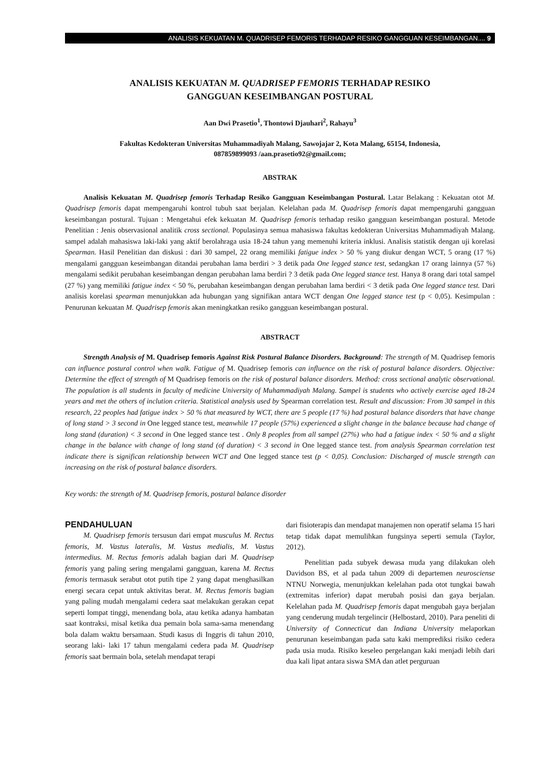ANALISIS KEKUATAN M. QUADRISEP FEMORIS TERHADAP RESIKO GANGGUAN KESEIMBANGAN.... 9
ANALISIS KEKUATAN M. QUADRISEP FEMORIS TERHADAP RESIKO
GANGGUAN KESEIMBANGAN POSTURAL
Aan Dwi Prasetio<sup>1</sup>, Thontowi Djauhari<sup>2</sup>, Rahayu<sup>3</sup>
Fakultas Kedokteran Universitas Muhammadiyah Malang, Sawojajar 2, Kota Malang, 65154, Indonesia,
087859899093 /aan.prasetio92@gmail.com;
ABSTRAK
Analisis Kekuatan M. Quadrisep femoris Terhadap Resiko Gangguan Keseimbangan Postural. Latar Belakang : Kekuatan otot M. Quadrisep femoris dapat mempengaruhi kontrol tubuh saat berjalan. Kelelahan pada M. Quadrisep femoris dapat mempengaruhi gangguan keseimbangan postural. Tujuan : Mengetahui efek kekuatan M. Quadrisep femoris terhadap resiko gangguan keseimbangan postural. Metode Penelitian : Jenis observasional analitik cross sectional. Populasinya semua mahasiswa fakultas kedokteran Universitas Muhammadiyah Malang. sampel adalah mahasiswa laki-laki yang aktif berolahraga usia 18-24 tahun yang memenuhi kriteria inklusi. Analisis statistik dengan uji korelasi Spearman. Hasil Penelitian dan diskusi : dari 30 sampel, 22 orang memiliki fatigue index > 50 % yang diukur dengan WCT, 5 orang (17 %) mengalami gangguan keseimbangan ditandai perubahan lama berdiri > 3 detik pada One legged stance test, sedangkan 17 orang lainnya (57 %) mengalami sedikit perubahan keseimbangan dengan perubahan lama berdiri ? 3 detik pada One legged stance test. Hanya 8 orang dari total sampel (27 %) yang memiliki fatigue index < 50 %, perubahan keseimbangan dengan perubahan lama berdiri < 3 detik pada One legged stance test. Dari analisis korelasi spearman menunjukkan ada hubungan yang signifikan antara WCT dengan One legged stance test (p < 0,05). Kesimpulan : Penurunan kekuatan M. Quadrisep femoris akan meningkatkan resiko gangguan keseimbangan postural.
ABSTRACT
Strength Analysis of M. Quadrisep femoris Against Risk Postural Balance Disorders. Background: The strength of M. Quadrisep femoris can influence postural control when walk. Fatigue of M. Quadrisep femoris can influence on the risk of postural balance disorders. Objective: Determine the effect of strength of M Quadrisep femoris on the risk of postural balance disorders. Method: cross sectional analytic observational. The population is all students in faculty of medicine University of Muhammadiyah Malang. Sampel is students who actively exercise aged 18-24 years and met the others of inclution criteria. Statistical analysis used by Spearman correlation test. Result and discussion: From 30 sampel in this research, 22 peoples had fatigue index > 50 % that measured by WCT, there are 5 people (17 %) had postural balance disorders that have change of long stand > 3 second in One legged stance test, meanwhile 17 people (57%) experienced a slight change in the balance because had change of long stand (duration) < 3 second in One legged stance test . Only 8 peoples from all sampel (27%) who had a fatigue index < 50 % and a slight change in the balance with change of long stand (of duration) < 3 second in One legged stance test. from analysis Spearman correlation test indicate there is significan relationship between WCT and One legged stance test (p < 0,05). Conclusion: Discharged of muscle strength can increasing on the risk of postural balance disorders.
Key words: the strength of M. Quadrisep femoris, postural balance disorder
PENDAHULUAN
M. Quadrisep femoris tersusun dari empat musculus M. Rectus femoris, M. Vastus lateralis, M. Vastus medialis, M. Vastus intermedius. M. Rectus femoris adalah bagian dari M. Quadrisep femoris yang paling sering mengalami gangguan, karena M. Rectus femoris termasuk serabut otot putih tipe 2 yang dapat menghasilkan energi secara cepat untuk aktivitas berat. M. Rectus femoris bagian yang paling mudah mengalami cedera saat melakukan gerakan cepat seperti lompat tinggi, menendang bola, atau ketika adanya hambatan saat kontraksi, misal ketika dua pemain bola sama-sama menendang bola dalam waktu bersamaan. Studi kasus di Inggris di tahun 2010, seorang laki- laki 17 tahun mengalami cedera pada M. Quadrisep femoris saat bermain bola, setelah mendapat terapi
dari fisioterapis dan mendapat manajemen non operatif selama 15 hari tetap tidak dapat memulihkan fungsinya seperti semula (Taylor, 2012).
Penelitian pada subyek dewasa muda yang dilakukan oleh Davidson BS, et al pada tahun 2009 di departemen neurosciense NTNU Norwegia, menunjukkan kelelahan pada otot tungkai bawah (extremitas inferior) dapat merubah posisi dan gaya berjalan. Kelelahan pada M. Quadrisep femoris dapat mengubah gaya berjalan yang cenderung mudah tergelincir (Helbostard, 2010). Para peneliti di University of Connecticut dan Indiana University melaporkan penurunan keseimbangan pada satu kaki memprediksi risiko cedera pada usia muda. Risiko keseleo pergelangan kaki menjadi lebih dari dua kali lipat antara siswa SMA dan atlet perguruan